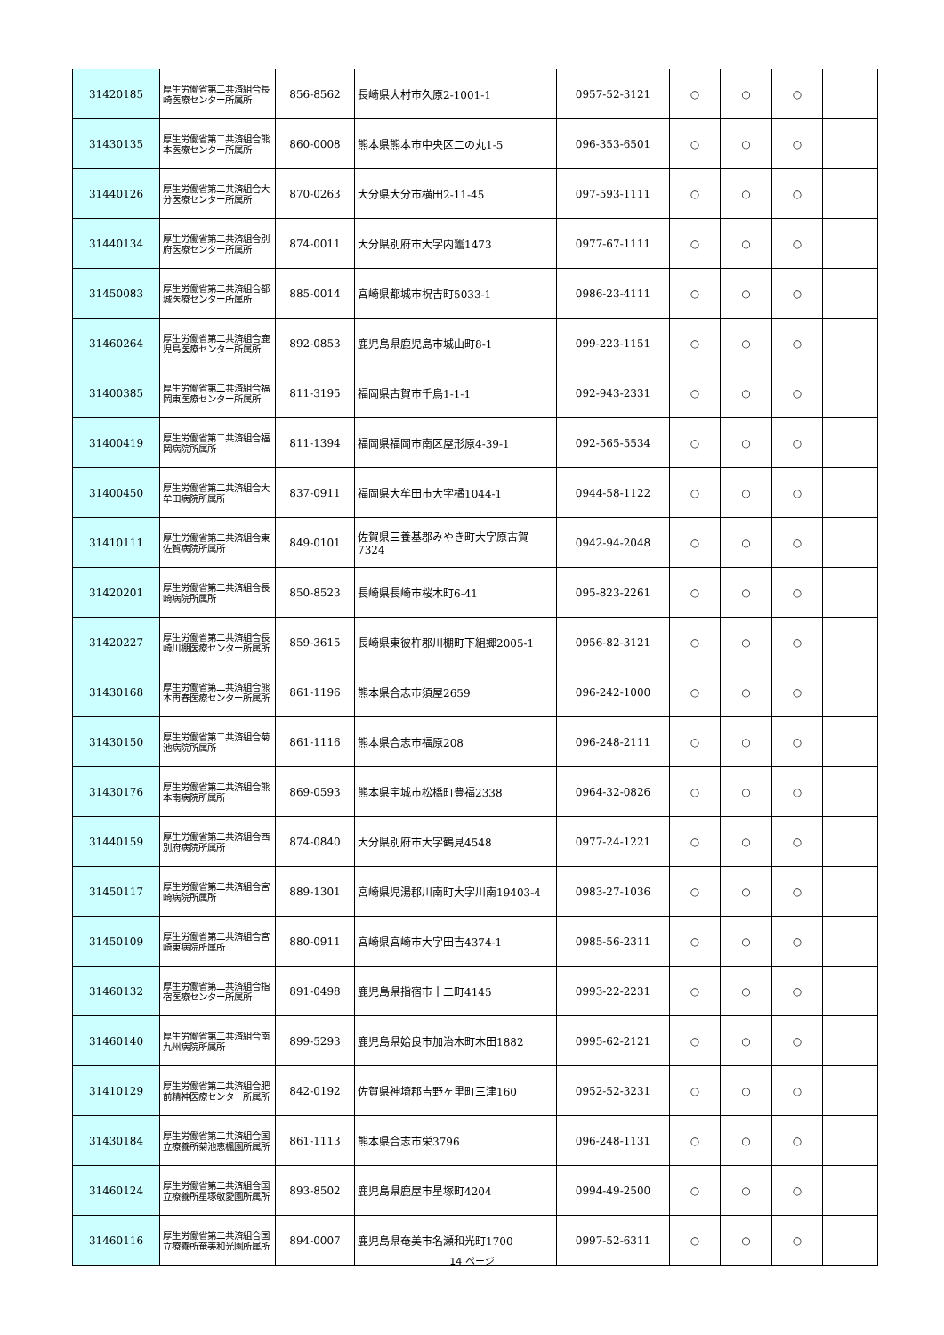| 31420185 | 厚生労働省第二共済組合長崎医療センター所属所 | 856-8562 | 長崎県大村市久原2-1001-1 | 0957-52-3121 | ○ | ○ | ○ | |
| 31430135 | 厚生労働省第二共済組合熊本医療センター所属所 | 860-0008 | 熊本県熊本市中央区二の丸1-5 | 096-353-6501 | ○ | ○ | ○ | |
| 31440126 | 厚生労働省第二共済組合大分医療センター所属所 | 870-0263 | 大分県大分市横田2-11-45 | 097-593-1111 | ○ | ○ | ○ | |
| 31440134 | 厚生労働省第二共済組合別府医療センター所属所 | 874-0011 | 大分県別府市大字内竈1473 | 0977-67-1111 | ○ | ○ | ○ | |
| 31450083 | 厚生労働省第二共済組合都城医療センター所属所 | 885-0014 | 宮崎県都城市祝吉町5033-1 | 0986-23-4111 | ○ | ○ | ○ | |
| 31460264 | 厚生労働省第二共済組合鹿児島医療センター所属所 | 892-0853 | 鹿児島県鹿児島市城山町8-1 | 099-223-1151 | ○ | ○ | ○ | |
| 31400385 | 厚生労働省第二共済組合福岡東医療センター所属所 | 811-3195 | 福岡県古賀市千鳥1-1-1 | 092-943-2331 | ○ | ○ | ○ | |
| 31400419 | 厚生労働省第二共済組合福岡病院所属所 | 811-1394 | 福岡県福岡市南区屋形原4-39-1 | 092-565-5534 | ○ | ○ | ○ | |
| 31400450 | 厚生労働省第二共済組合大牟田病院所属所 | 837-0911 | 福岡県大牟田市大字橘1044-1 | 0944-58-1122 | ○ | ○ | ○ | |
| 31410111 | 厚生労働省第二共済組合東佐賀病院所属所 | 849-0101 | 佐賀県三養基郡みやき町大字原古賀7324 | 0942-94-2048 | ○ | ○ | ○ | |
| 31420201 | 厚生労働省第二共済組合長崎病院所属所 | 850-8523 | 長崎県長崎市桜木町6-41 | 095-823-2261 | ○ | ○ | ○ | |
| 31420227 | 厚生労働省第二共済組合長崎川棚医療センター所属所 | 859-3615 | 長崎県東彼杵郡川棚町下組郷2005-1 | 0956-82-3121 | ○ | ○ | ○ | |
| 31430168 | 厚生労働省第二共済組合熊本再春医療センター所属所 | 861-1196 | 熊本県合志市須屋2659 | 096-242-1000 | ○ | ○ | ○ | |
| 31430150 | 厚生労働省第二共済組合菊池病院所属所 | 861-1116 | 熊本県合志市福原208 | 096-248-2111 | ○ | ○ | ○ | |
| 31430176 | 厚生労働省第二共済組合熊本南病院所属所 | 869-0593 | 熊本県宇城市松橋町豊福2338 | 0964-32-0826 | ○ | ○ | ○ | |
| 31440159 | 厚生労働省第二共済組合西別府病院所属所 | 874-0840 | 大分県別府市大字鶴見4548 | 0977-24-1221 | ○ | ○ | ○ | |
| 31450117 | 厚生労働省第二共済組合宮崎病院所属所 | 889-1301 | 宮崎県児湯郡川南町大字川南19403-4 | 0983-27-1036 | ○ | ○ | ○ | |
| 31450109 | 厚生労働省第二共済組合宮崎東病院所属所 | 880-0911 | 宮崎県宮崎市大字田吉4374-1 | 0985-56-2311 | ○ | ○ | ○ | |
| 31460132 | 厚生労働省第二共済組合指宿医療センター所属所 | 891-0498 | 鹿児島県指宿市十二町4145 | 0993-22-2231 | ○ | ○ | ○ | |
| 31460140 | 厚生労働省第二共済組合南九州病院所属所 | 899-5293 | 鹿児島県姶良市加治木町木田1882 | 0995-62-2121 | ○ | ○ | ○ | |
| 31410129 | 厚生労働省第二共済組合肥前精神医療センター所属所 | 842-0192 | 佐賀県神埼郡吉野ヶ里町三津160 | 0952-52-3231 | ○ | ○ | ○ | |
| 31430184 | 厚生労働省第二共済組合国立療養所菊池恵楓園所属所 | 861-1113 | 熊本県合志市栄3796 | 096-248-1131 | ○ | ○ | ○ | |
| 31460124 | 厚生労働省第二共済組合国立療養所星塚敬愛園所属所 | 893-8502 | 鹿児島県鹿屋市星塚町4204 | 0994-49-2500 | ○ | ○ | ○ | |
| 31460116 | 厚生労働省第二共済組合国立療養所奄美和光園所属所 | 894-0007 | 鹿児島県奄美市名瀬和光町1700 | 0997-52-6311 | ○ | ○ | ○ | |
14 ページ